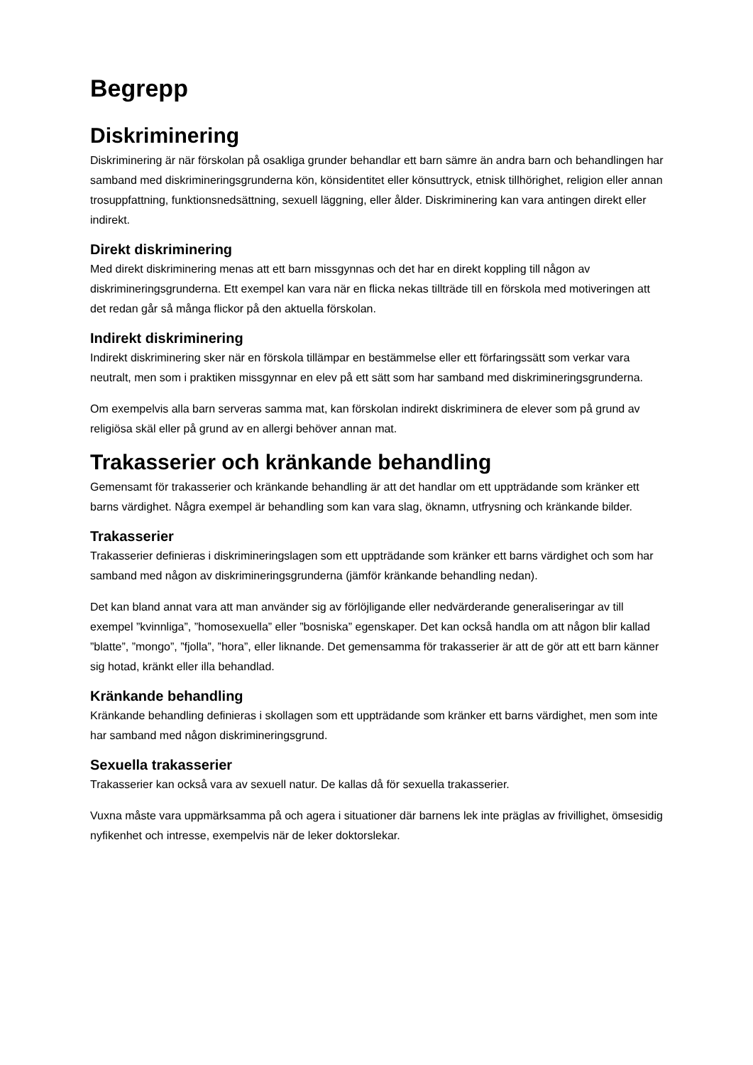Begrepp
Diskriminering
Diskriminering är när förskolan på osakliga grunder behandlar ett barn sämre än andra barn och behandlingen har samband med diskrimineringsgrunderna kön, könsidentitet eller könsuttryck, etnisk tillhörighet, religion eller annan trosuppfattning, funktionsnedsättning, sexuell läggning, eller ålder. Diskriminering kan vara antingen direkt eller indirekt.
Direkt diskriminering
Med direkt diskriminering menas att ett barn missgynnas och det har en direkt koppling till någon av diskrimineringsgrunderna. Ett exempel kan vara när en flicka nekas tillträde till en förskola med motiveringen att det redan går så många flickor på den aktuella förskolan.
Indirekt diskriminering
Indirekt diskriminering sker när en förskola tillämpar en bestämmelse eller ett förfaringssätt som verkar vara neutralt, men som i praktiken missgynnar en elev på ett sätt som har samband med diskrimineringsgrunderna.
Om exempelvis alla barn serveras samma mat, kan förskolan indirekt diskriminera de elever som på grund av religiösa skäl eller på grund av en allergi behöver annan mat.
Trakasserier och kränkande behandling
Gemensamt för trakasserier och kränkande behandling är att det handlar om ett uppträdande som kränker ett barns värdighet. Några exempel är behandling som kan vara slag, öknamn, utfrysning och kränkande bilder.
Trakasserier
Trakasserier definieras i diskrimineringslagen som ett uppträdande som kränker ett barns värdighet och som har samband med någon av diskrimineringsgrunderna (jämför kränkande behandling nedan).
Det kan bland annat vara att man använder sig av förlöjligande eller nedvärderande generaliseringar av till exempel ”kvinnliga”, ”homosexuella” eller ”bosniska” egenskaper. Det kan också handla om att någon blir kallad ”blatte”, ”mongo”, ”fjolla”, ”hora”, eller liknande. Det gemensamma för trakasserier är att de gör att ett barn känner sig hotad, kränkt eller illa behandlad.
Kränkande behandling
Kränkande behandling definieras i skollagen som ett uppträdande som kränker ett barns värdighet, men som inte har samband med någon diskrimineringsgrund.
Sexuella trakasserier
Trakasserier kan också vara av sexuell natur. De kallas då för sexuella trakasserier.
Vuxna måste vara uppmärksamma på och agera i situationer där barnens lek inte präglas av frivillighet, ömsesidig nyfikenhet och intresse, exempelvis när de leker doktorslekar.